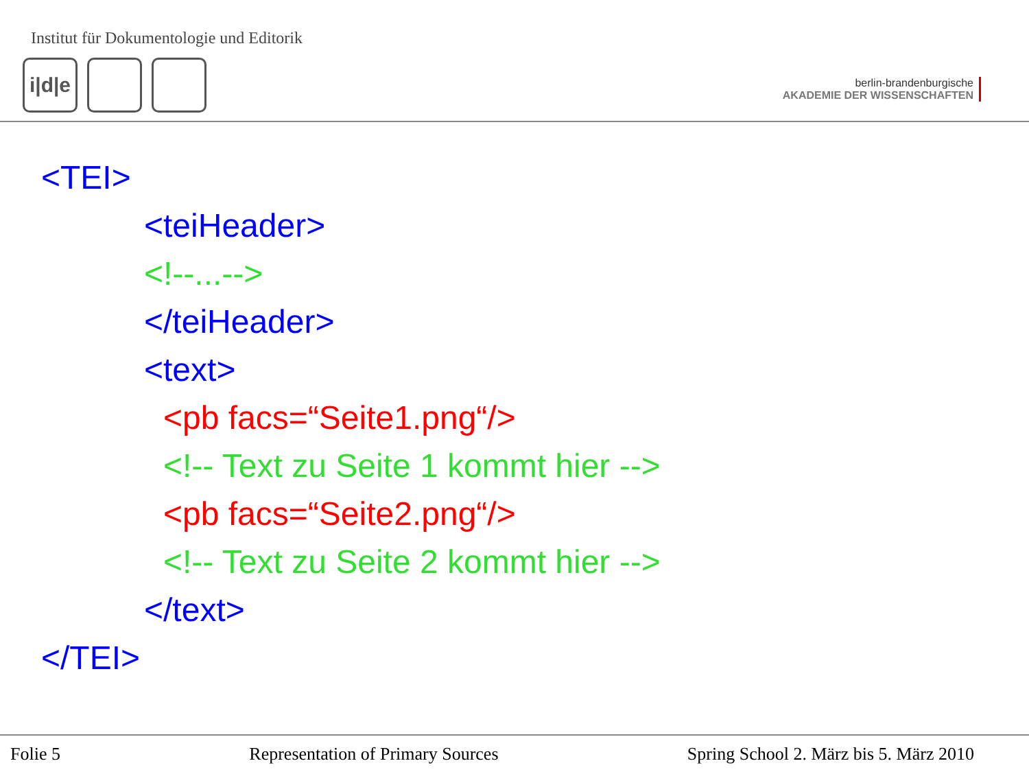Institut für Dokumentologie und Editorik
i|d|e
berlin-brandenburgische
AKADEMIE DER WISSENSCHAFTEN
<TEI>
<teiHeader>
<!--...-->
</teiHeader>
<text>
<pb facs=“Seite1.png“/>
<!-- Text zu Seite 1 kommt hier -->
<pb facs=“Seite2.png“/>
<!-- Text zu Seite 2 kommt hier -->
</text>
</TEI>
Folie 5 Representation of Primary Sources Spring School 2. März bis 5. März 2010